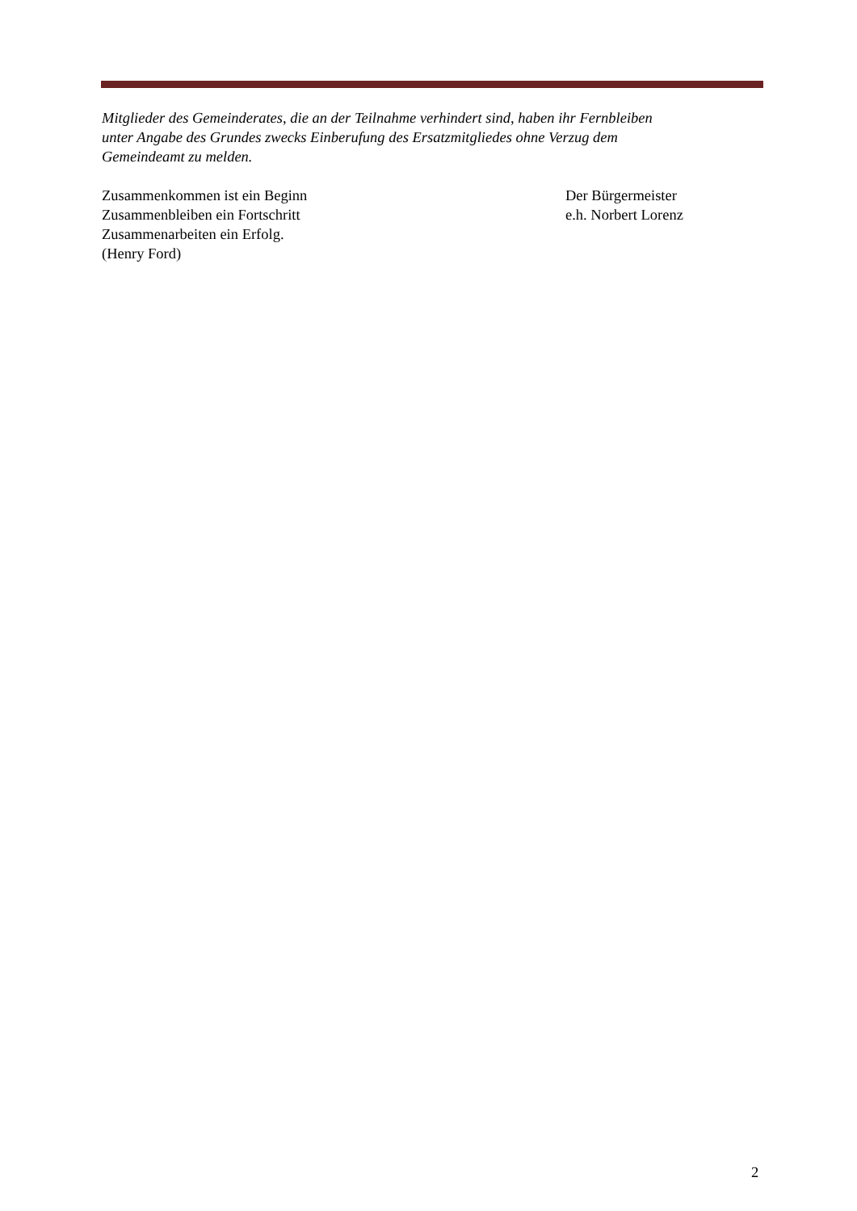Mitglieder des Gemeinderates, die an der Teilnahme verhindert sind, haben ihr Fernbleiben
unter Angabe des Grundes zwecks Einberufung des Ersatzmitgliedes ohne Verzug dem
Gemeindeamt zu melden.
Zusammenkommen ist ein Beginn
Zusammenbleiben ein Fortschritt
Zusammenarbeiten ein Erfolg.
(Henry Ford)
Der Bürgermeister
e.h. Norbert Lorenz
2